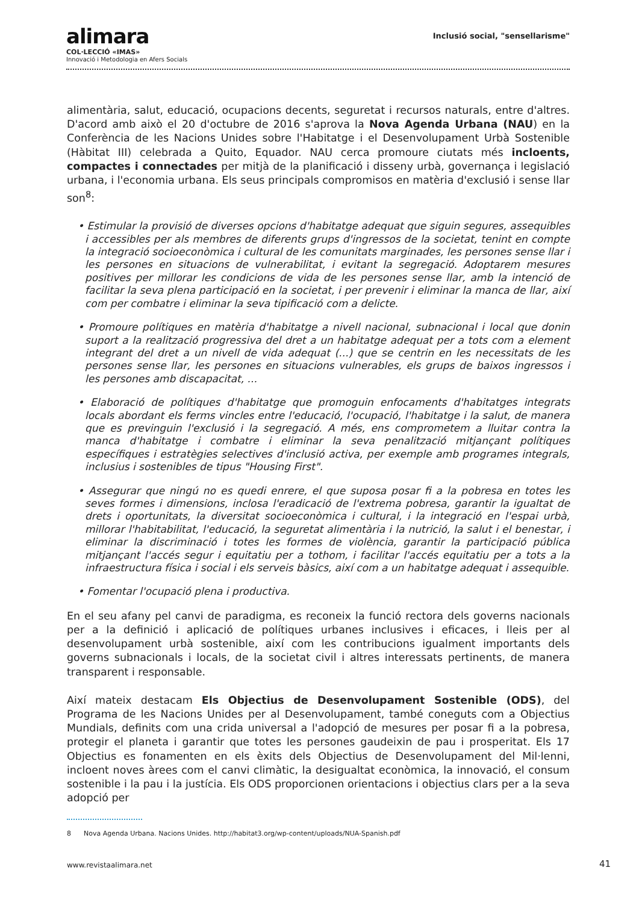alimara
COL·LECCIÓ «IMAS»
Innovació i Metodologia en Afers Socials
Inclusió social, "sensellarisme"
alimentària, salut, educació, ocupacions decents, seguretat i recursos naturals, entre d'altres. D'acord amb això el 20 d'octubre de 2016 s'aprova la Nova Agenda Urbana (NAU) en la Conferència de les Nacions Unides sobre l'Habitatge i el Desenvolupament Urbà Sostenible (Hàbitat III) celebrada a Quito, Equador. NAU cerca promoure ciutats més incloents, compactes i connectades per mitjà de la planificació i disseny urbà, governança i legislació urbana, i l'economia urbana. Els seus principals compromisos en matèria d'exclusió i sense llar son<sup>8</sup>:
• Estimular la provisió de diverses opcions d'habitatge adequat que siguin segures, assequibles i accessibles per als membres de diferents grups d'ingressos de la societat, tenint en compte la integració socioeconòmica i cultural de les comunitats marginades, les persones sense llar i les persones en situacions de vulnerabilitat, i evitant la segregació. Adoptarem mesures positives per millorar les condicions de vida de les persones sense llar, amb la intenció de facilitar la seva plena participació en la societat, i per prevenir i eliminar la manca de llar, així com per combatre i eliminar la seva tipificació com a delicte.
• Promoure polítiques en matèria d'habitatge a nivell nacional, subnacional i local que donin suport a la realització progressiva del dret a un habitatge adequat per a tots com a element integrant del dret a un nivell de vida adequat (...) que se centrin en les necessitats de les persones sense llar, les persones en situacions vulnerables, els grups de baixos ingressos i les persones amb discapacitat, ...
• Elaboració de polítiques d'habitatge que promoguin enfocaments d'habitatges integrats locals abordant els ferms vincles entre l'educació, l'ocupació, l'habitatge i la salut, de manera que es previnguin l'exclusió i la segregació. A més, ens comprometem a lluitar contra la manca d'habitatge i combatre i eliminar la seva penalització mitjançant polítiques específiques i estratègies selectives d'inclusió activa, per exemple amb programes integrals, inclusius i sostenibles de tipus "Housing First".
• Assegurar que ningú no es quedi enrere, el que suposa posar fi a la pobresa en totes les seves formes i dimensions, inclosa l'eradicació de l'extrema pobresa, garantir la igualtat de drets i oportunitats, la diversitat socioeconòmica i cultural, i la integració en l'espai urbà, millorar l'habitabilitat, l'educació, la seguretat alimentària i la nutrició, la salut i el benestar, i eliminar la discriminació i totes les formes de violència, garantir la participació pública mitjançant l'accés segur i equitatiu per a tothom, i facilitar l'accés equitatiu per a tots a la infraestructura física i social i els serveis bàsics, així com a un habitatge adequat i assequible.
• Fomentar l'ocupació plena i productiva.
En el seu afany pel canvi de paradigma, es reconeix la funció rectora dels governs nacionals per a la definició i aplicació de polítiques urbanes inclusives i eficaces, i lleis per al desenvolupament urbà sostenible, així com les contribucions igualment importants dels governs subnacionals i locals, de la societat civil i altres interessats pertinents, de manera transparent i responsable.
Així mateix destacam Els Objectius de Desenvolupament Sostenible (ODS), del Programa de les Nacions Unides per al Desenvolupament, també coneguts com a Objectius Mundials, definits com una crida universal a l'adopció de mesures per posar fi a la pobresa, protegir el planeta i garantir que totes les persones gaudeixin de pau i prosperitat. Els 17 Objectius es fonamenten en els èxits dels Objectius de Desenvolupament del Mil·lenni, incloent noves àrees com el canvi climàtic, la desigualtat econòmica, la innovació, el consum sostenible i la pau i la justícia. Els ODS proporcionen orientacions i objectius clars per a la seva adopció per
8 Nova Agenda Urbana. Nacions Unides. http://habitat3.org/wp-content/uploads/NUA-Spanish.pdf
www.revistaalimara.net 41